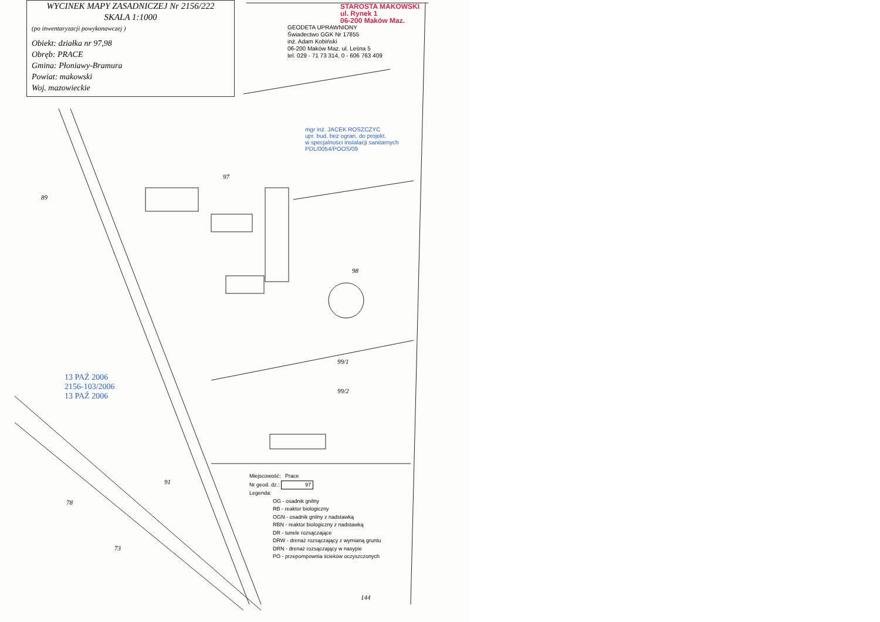WYCINEK MAPY ZASADNICZEJ Nr 2156/222
SKALA 1:1000
(po inwentaryzacji powykonawczej )
Obiekt: działka nr 97,98
Obręb: PRACE
Gmina: Płoniawy-Bramura
Powiat: makowski
Woj. mazowieckie
STAROSTA MAKOWSKI
ul. Rynek 1
06-200 Maków Maz.
GEODETA UPRAWNIONY
Świadectwo GGK Nr 17855
inż. Adam Kobiński
06-200 Maków Maz. ul. Leśna 5
tel. 029 - 71 73 314, 0 - 606 763 409
mgr inż. JACEK ROSZCZYC
upr. bud. bez ogran. do projekt.
w specjalności instalacji sanitarnych
PDL/0054/POOS/09
13 PAŹ 2006
2156-103/2006
13 PAŹ 2006
89
97
98
99/1
99/2
91
78
73
144
Miejscowość: Prace
Nr geod. dz.: 97
Legenda:
OG - osadnik gnilny
RB - reaktor biologiczny
OGN - osadnik gnilny z nadstawką
RBN - reaktor biologiczny z nadstawką
DR - tunele rozsączające
DRW - drenaż rozsączający z wymianą gruntu
DRN - drenaż rozsączający w nasypie
PO - przepompownia ścieków oczyszczonych